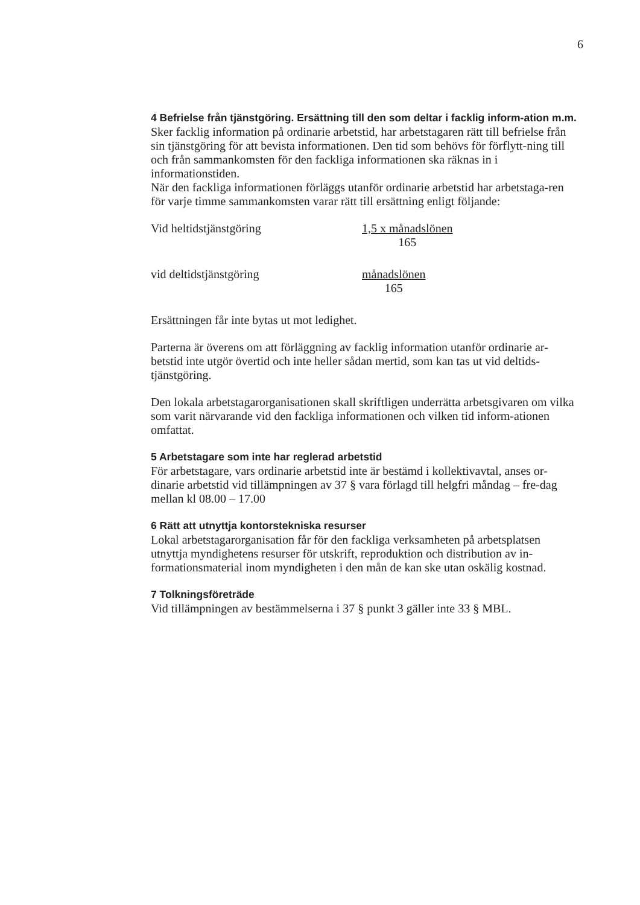6
4 Befrielse från tjänstgöring. Ersättning till den som deltar i facklig inform-ation m.m.
Sker facklig information på ordinarie arbetstid, har arbetstagaren rätt till befrielse från sin tjänstgöring för att bevista informationen. Den tid som behövs för förflytt-ning till och från sammankomsten för den fackliga informationen ska räknas in i informationstiden.
När den fackliga informationen förläggs utanför ordinarie arbetstid har arbetstaga-ren för varje timme sammankomsten varar rätt till ersättning enligt följande:
Vid heltidstjänstgöring 1,5 x månadslönen 165
vid deltidstjänstgöring månadslönen 165
Ersättningen får inte bytas ut mot ledighet.
Parterna är överens om att förläggning av facklig information utanför ordinarie ar-betstid inte utgör övertid och inte heller sådan mertid, som kan tas ut vid deltids-tjänstgöring.
Den lokala arbetstagarorganisationen skall skriftligen underrätta arbetsgivaren om vilka som varit närvarande vid den fackliga informationen och vilken tid inform-ationen omfattat.
5 Arbetstagare som inte har reglerad arbetstid
För arbetstagare, vars ordinarie arbetstid inte är bestämd i kollektivavtal, anses or-dinarie arbetstid vid tillämpningen av 37 § vara förlagd till helgfri måndag – fre-dag mellan kl 08.00 – 17.00
6 Rätt att utnyttja kontorstekniska resurser
Lokal arbetstagarorganisation får för den fackliga verksamheten på arbetsplatsen utnyttja myndighetens resurser för utskrift, reproduktion och distribution av in-formationsmaterial inom myndigheten i den mån de kan ske utan oskälig kostnad.
7 Tolkningsföreträde
Vid tillämpningen av bestämmelserna i 37 § punkt 3 gäller inte 33 § MBL.